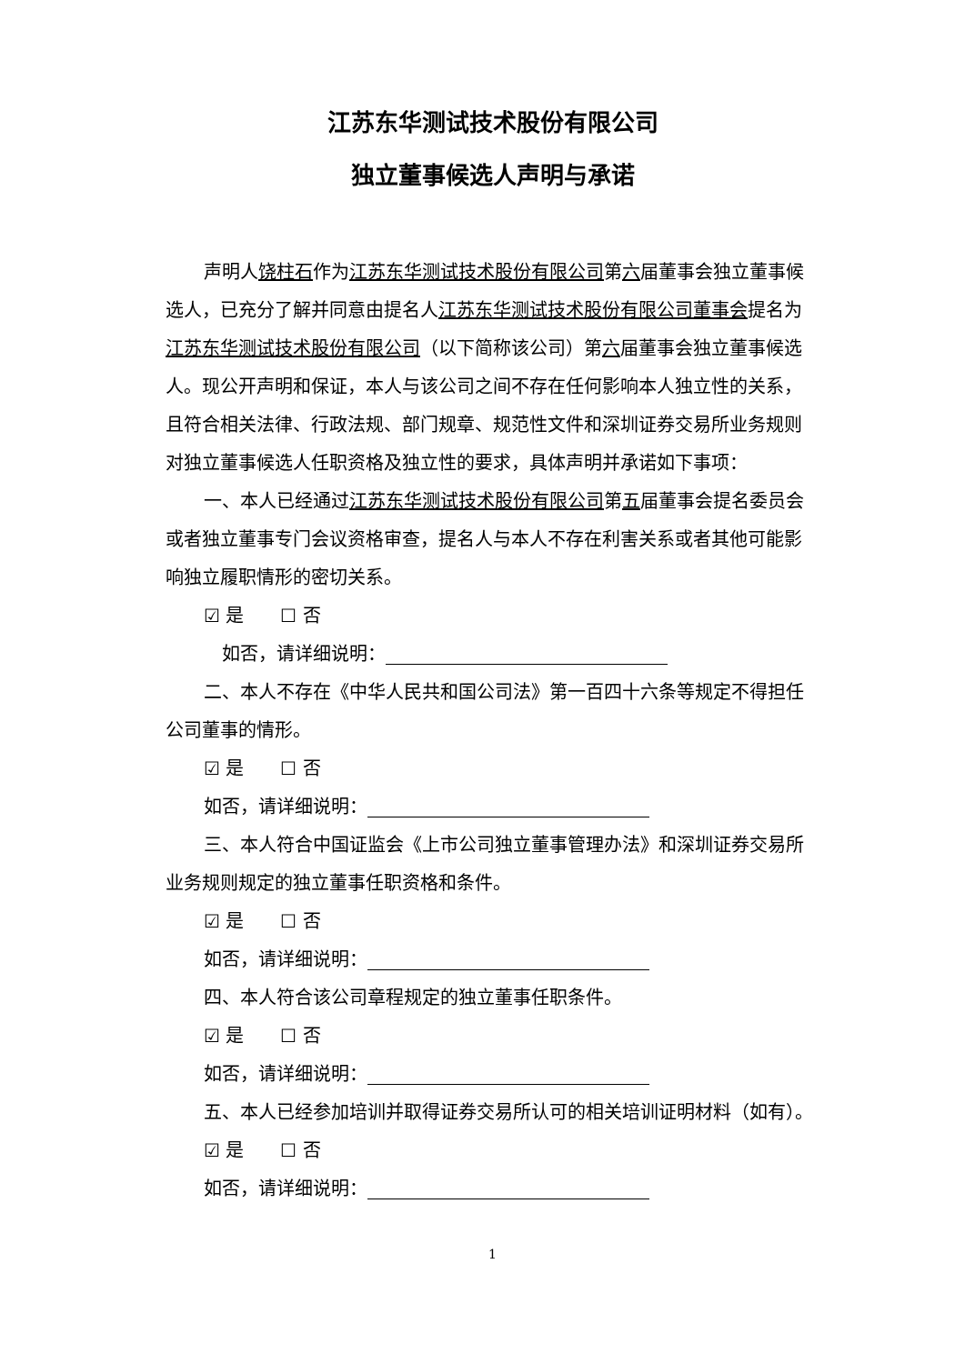江苏东华测试技术股份有限公司
独立董事候选人声明与承诺
声明人饶柱石作为江苏东华测试技术股份有限公司第六届董事会独立董事候选人，已充分了解并同意由提名人江苏东华测试技术股份有限公司董事会提名为江苏东华测试技术股份有限公司（以下简称该公司）第六届董事会独立董事候选人。现公开声明和保证，本人与该公司之间不存在任何影响本人独立性的关系，且符合相关法律、行政法规、部门规章、规范性文件和深圳证券交易所业务规则对独立董事候选人任职资格及独立性的要求，具体声明并承诺如下事项：
一、本人已经通过江苏东华测试技术股份有限公司第五届董事会提名委员会或者独立董事专门会议资格审查，提名人与本人不存在利害关系或者其他可能影响独立履职情形的密切关系。
☑ 是　　☐ 否
　如否，请详细说明：
二、本人不存在《中华人民共和国公司法》第一百四十六条等规定不得担任公司董事的情形。
☑ 是　　☐ 否
如否，请详细说明：
三、本人符合中国证监会《上市公司独立董事管理办法》和深圳证券交易所业务规则规定的独立董事任职资格和条件。
☑ 是　　☐ 否
如否，请详细说明：
四、本人符合该公司章程规定的独立董事任职条件。
☑ 是　　☐ 否
如否，请详细说明：
五、本人已经参加培训并取得证券交易所认可的相关培训证明材料（如有）。
☑ 是　　☐ 否
如否，请详细说明：
1